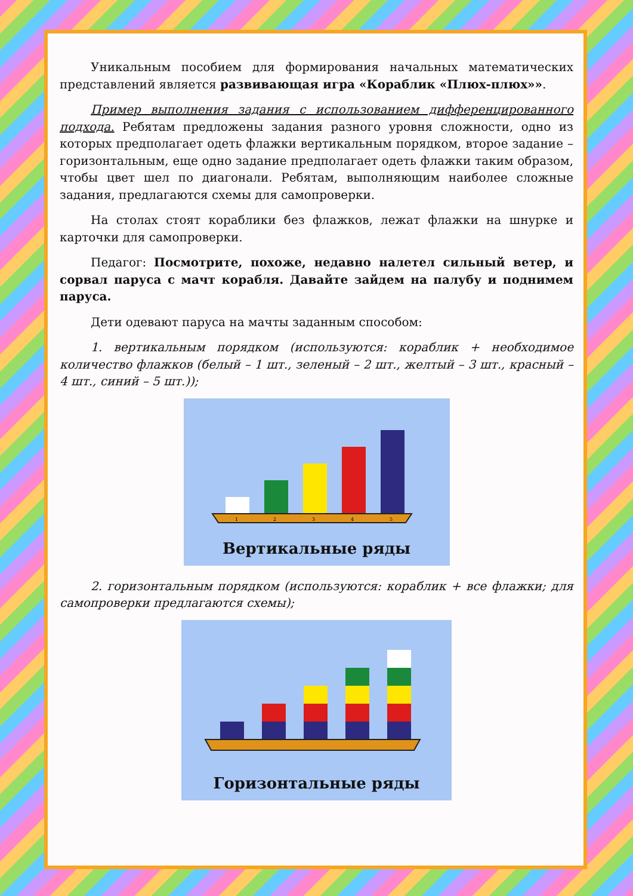Уникальным пособием для формирования начальных математических представлений является развивающая игра «Кораблик «Плюх-плюх»».
Пример выполнения задания с использованием дифференцированного подхода. Ребятам предложены задания разного уровня сложности, одно из которых предполагает одеть флажки вертикальным порядком, второе задание – горизонтальным, еще одно задание предполагает одеть флажки таким образом, чтобы цвет шел по диагонали. Ребятам, выполняющим наиболее сложные задания, предлагаются схемы для самопроверки.
На столах стоят кораблики без флажков, лежат флажки на шнурке и карточки для самопроверки.
Педагог: Посмотрите, похоже, недавно налетел сильный ветер, и сорвал паруса с мачт корабля. Давайте зайдем на палубу и поднимем паруса.
Дети одевают паруса на мачты заданным способом:
1. вертикальным порядком (используются: кораблик + необходимое количество флажков (белый – 1 шт., зеленый – 2 шт., желтый – 3 шт., красный – 4 шт., синий – 5 шт.));
1
2
3
4
5
Вертикальные ряды
2. горизонтальным порядком (используются: кораблик + все флажки; для самопроверки предлагаются схемы);
Горизонтальные ряды